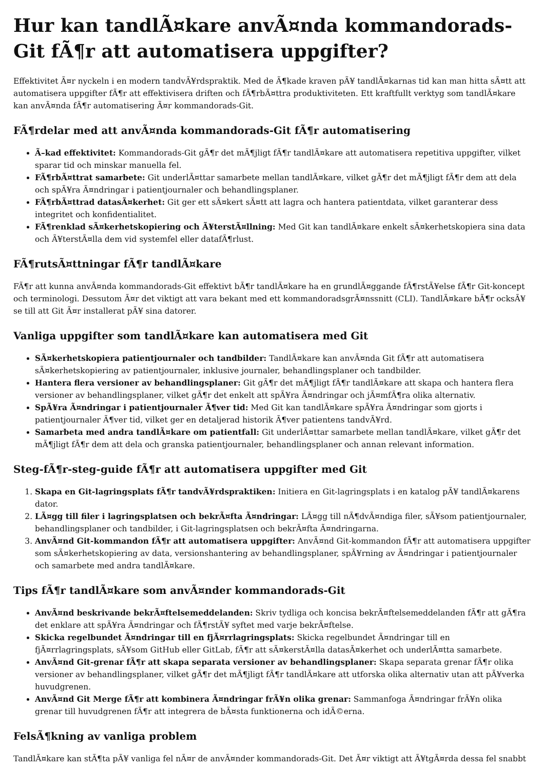Hur kan tandlÃ¤kare anvÃ¤nda kommandorads-Git fÃ¶r att automatisera uppgifter?
Effektivitet Ã¤r nyckeln i en modern tandvÃ¥rdspraktik. Med de Ã¶kade kraven pÃ¥ tandlÃ¤karnas tid kan man hitta sÃ¤tt att automatisera uppgifter fÃ¶r att effektivisera driften och fÃ¶rbÃ¤ttra produktiviteten. Ett kraftfullt verktyg som tandlÃ¤kare kan anvÃ¤nda fÃ¶r automatisering Ã¤r kommandorads-Git.
FÃ¶rdelar med att anvÃ¤nda kommandorads-Git fÃ¶r automatisering
Ã–kad effektivitet: Kommandorads-Git gÃ¶r det mÃ¶jligt fÃ¶r tandlÃ¤kare att automatisera repetitiva uppgifter, vilket sparar tid och minskar manuella fel.
FÃ¶rbÃ¤ttrat samarbete: Git underlÃ¤ttar samarbete mellan tandlÃ¤kare, vilket gÃ¶r det mÃ¶jligt fÃ¶r dem att dela och spÃ¥ra Ã¤ndringar i patientjournaler och behandlingsplaner.
FÃ¶rbÃ¤ttrad datasÃ¤kerhet: Git ger ett sÃ¤kert sÃ¤tt att lagra och hantera patientdata, vilket garanterar dess integritet och konfidentialitet.
FÃ¶renklad sÃ¤kerhetskopiering och Ã¥terstÃ¤llning: Med Git kan tandlÃ¤kare enkelt sÃ¤kerhetskopiera sina data och Ã¥terstÃ¤lla dem vid systemfel eller datafÃ¶rlust.
FÃ¶rutsÃ¤ttningar fÃ¶r tandlÃ¤kare
FÃ¶r att kunna anvÃ¤nda kommandorads-Git effektivt bÃ¶r tandlÃ¤kare ha en grundlÃ¤ggande fÃ¶rstÃ¥else fÃ¶r Git-koncept och terminologi. Dessutom Ã¤r det viktigt att vara bekant med ett kommandoradsgrÃ¤nssnitt (CLI). TandlÃ¤kare bÃ¶r ocksÃ¥ se till att Git Ã¤r installerat pÃ¥ sina datorer.
Vanliga uppgifter som tandlÃ¤kare kan automatisera med Git
SÃ¤kerhetskopiera patientjournaler och tandbilder: TandlÃ¤kare kan anvÃ¤nda Git fÃ¶r att automatisera sÃ¤kerhetskopiering av patientjournaler, inklusive journaler, behandlingsplaner och tandbilder.
Hantera flera versioner av behandlingsplaner: Git gÃ¶r det mÃ¶jligt fÃ¶r tandlÃ¤kare att skapa och hantera flera versioner av behandlingsplaner, vilket gÃ¶r det enkelt att spÃ¥ra Ã¤ndringar och jÃ¤mfÃ¶ra olika alternativ.
SpÃ¥ra Ã¤ndringar i patientjournaler Ã¶ver tid: Med Git kan tandlÃ¤kare spÃ¥ra Ã¤ndringar som gjorts i patientjournaler Ã¶ver tid, vilket ger en detaljerad historik Ã¶ver patientens tandvÃ¥rd.
Samarbeta med andra tandlÃ¤kare om patientfall: Git underlÃ¤ttar samarbete mellan tandlÃ¤kare, vilket gÃ¶r det mÃ¶jligt fÃ¶r dem att dela och granska patientjournaler, behandlingsplaner och annan relevant information.
Steg-fÃ¶r-steg-guide fÃ¶r att automatisera uppgifter med Git
1. Skapa en Git-lagringsplats fÃ¶r tandvÃ¥rdspraktiken: Initiera en Git-lagringsplats i en katalog pÃ¥ tandlÃ¤karens dator.
2. LÃ¤gg till filer i lagringsplatsen och bekrÃ¤fta Ã¤ndringar: LÃ¤gg till nÃ¶dvÃ¤ndiga filer, sÃ¥som patientjournaler, behandlingsplaner och tandbilder, i Git-lagringsplatsen och bekrÃ¤fta Ã¤ndringarna.
3. AnvÃ¤nd Git-kommandon fÃ¶r att automatisera uppgifter: AnvÃ¤nd Git-kommandon fÃ¶r att automatisera uppgifter som sÃ¤kerhetskopiering av data, versionshantering av behandlingsplaner, spÃ¥rning av Ã¤ndringar i patientjournaler och samarbete med andra tandlÃ¤kare.
Tips fÃ¶r tandlÃ¤kare som anvÃ¤nder kommandorads-Git
AnvÃ¤nd beskrivande bekrÃ¤ftelsemeddelanden: Skriv tydliga och koncisa bekrÃ¤ftelsemeddelanden fÃ¶r att gÃ¶ra det enklare att spÃ¥ra Ã¤ndringar och fÃ¶rstÃ¥ syftet med varje bekrÃ¤ftelse.
Skicka regelbundet Ã¤ndringar till en fjÃ¤rrlagringsplats: Skicka regelbundet Ã¤ndringar till en fjÃ¤rrlagringsplats, sÃ¥som GitHub eller GitLab, fÃ¶r att sÃ¤kerstÃ¤lla datasÃ¤kerhet och underlÃ¤tta samarbete.
AnvÃ¤nd Git-grenar fÃ¶r att skapa separata versioner av behandlingsplaner: Skapa separata grenar fÃ¶r olika versioner av behandlingsplaner, vilket gÃ¶r det mÃ¶jligt fÃ¶r tandlÃ¤kare att utforska olika alternativ utan att pÃ¥verka huvudgrenen.
AnvÃ¤nd Git Merge fÃ¶r att kombinera Ã¤ndringar frÃ¥n olika grenar: Sammanfoga Ã¤ndringar frÃ¥n olika grenar till huvudgrenen fÃ¶r att integrera de bÃ¤sta funktionerna och idÃ©erna.
FelsÃ¶kning av vanliga problem
TandlÃ¤kare kan stÃ¶ta pÃ¥ vanliga fel nÃ¤r de anvÃ¤nder kommandorads-Git. Det Ã¤r viktigt att Ã¥tgÃ¤rda dessa fel snabbt